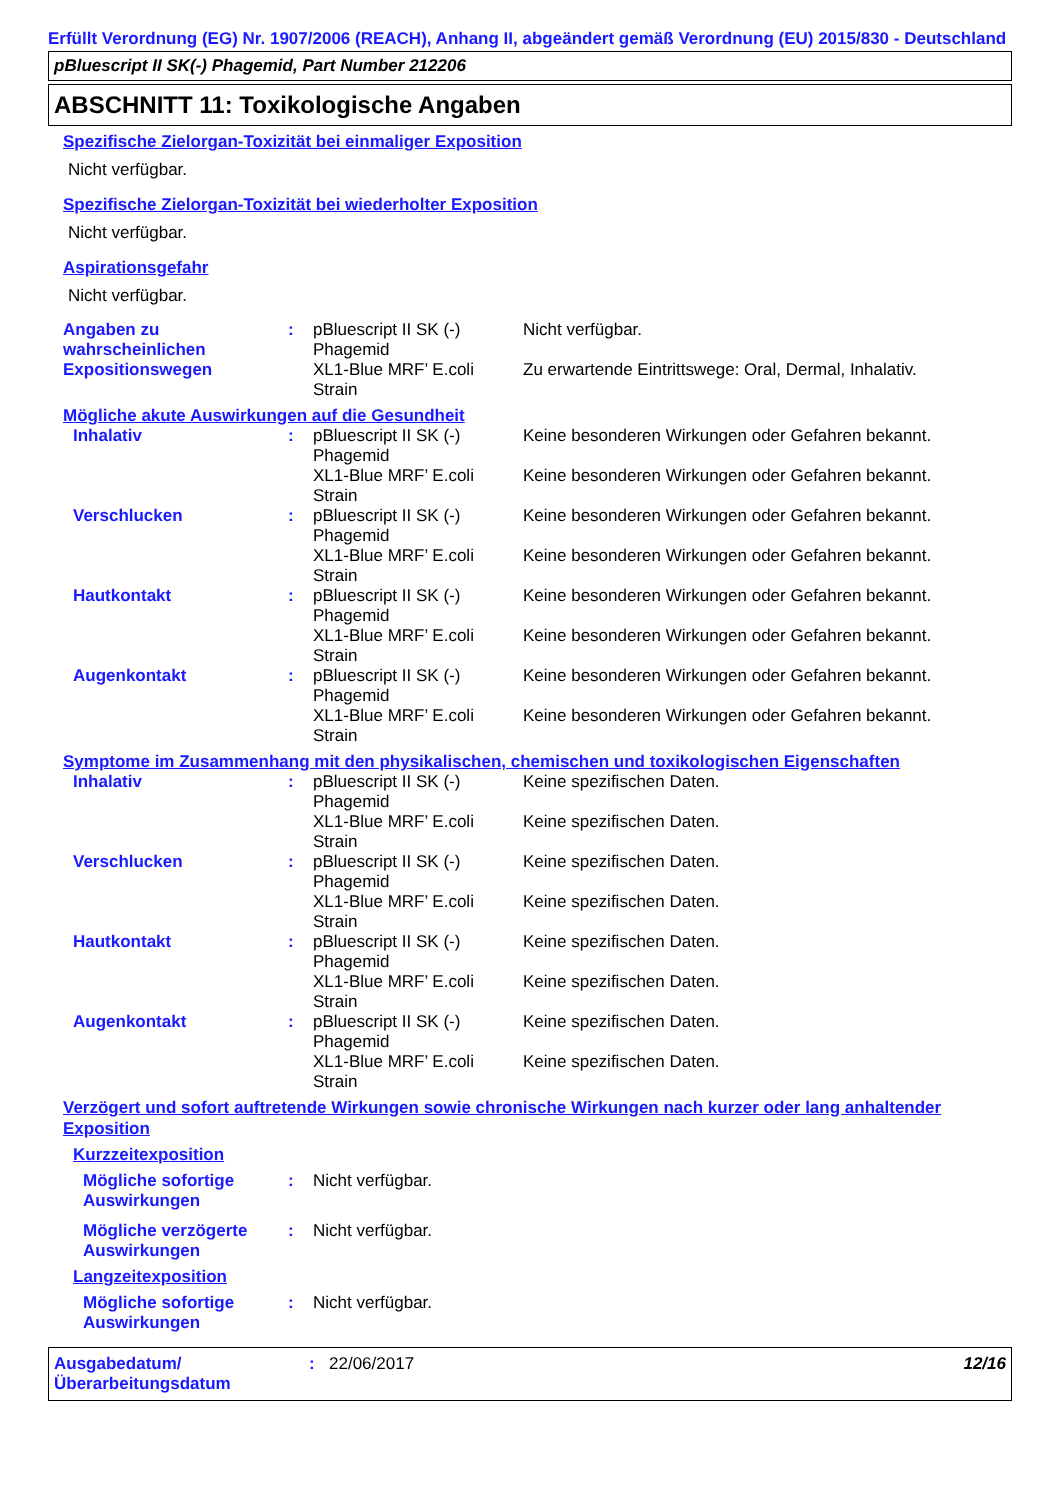Erfüllt Verordnung (EG) Nr. 1907/2006 (REACH), Anhang II, abgeändert gemäß Verordnung (EU) 2015/830 - Deutschland
pBluescript II SK(-) Phagemid, Part Number 212206
ABSCHNITT 11: Toxikologische Angaben
Spezifische Zielorgan-Toxizität bei einmaliger Exposition
Nicht verfügbar.
Spezifische Zielorgan-Toxizität bei wiederholter Exposition
Nicht verfügbar.
Aspirationsgefahr
Nicht verfügbar.
| Angaben zu wahrscheinlichen Expositionswegen | : | pBluescript II SK (-) Phagemid | Nicht verfügbar. |
| | | XL1-Blue MRF’ E.coli Strain | Zu erwartende Eintrittswege: Oral, Dermal, Inhalativ. |
Mögliche akute Auswirkungen auf die Gesundheit
| Inhalativ | : | pBluescript II SK (-) Phagemid | Keine besonderen Wirkungen oder Gefahren bekannt. |
| | | XL1-Blue MRF’ E.coli Strain | Keine besonderen Wirkungen oder Gefahren bekannt. |
| Verschlucken | : | pBluescript II SK (-) Phagemid | Keine besonderen Wirkungen oder Gefahren bekannt. |
| | | XL1-Blue MRF’ E.coli Strain | Keine besonderen Wirkungen oder Gefahren bekannt. |
| Hautkontakt | : | pBluescript II SK (-) Phagemid | Keine besonderen Wirkungen oder Gefahren bekannt. |
| | | XL1-Blue MRF’ E.coli Strain | Keine besonderen Wirkungen oder Gefahren bekannt. |
| Augenkontakt | : | pBluescript II SK (-) Phagemid | Keine besonderen Wirkungen oder Gefahren bekannt. |
| | | XL1-Blue MRF’ E.coli Strain | Keine besonderen Wirkungen oder Gefahren bekannt. |
Symptome im Zusammenhang mit den physikalischen, chemischen und toxikologischen Eigenschaften
| Inhalativ | : | pBluescript II SK (-) Phagemid | Keine spezifischen Daten. |
| | | XL1-Blue MRF’ E.coli Strain | Keine spezifischen Daten. |
| Verschlucken | : | pBluescript II SK (-) Phagemid | Keine spezifischen Daten. |
| | | XL1-Blue MRF’ E.coli Strain | Keine spezifischen Daten. |
| Hautkontakt | : | pBluescript II SK (-) Phagemid | Keine spezifischen Daten. |
| | | XL1-Blue MRF’ E.coli Strain | Keine spezifischen Daten. |
| Augenkontakt | : | pBluescript II SK (-) Phagemid | Keine spezifischen Daten. |
| | | XL1-Blue MRF’ E.coli Strain | Keine spezifischen Daten. |
Verzögert und sofort auftretende Wirkungen sowie chronische Wirkungen nach kurzer oder lang anhaltender Exposition
Kurzzeitexposition
| Mögliche sofortige Auswirkungen | : | Nicht verfügbar. |
| Mögliche verzögerte Auswirkungen | : | Nicht verfügbar. |
Langzeitexposition
| Mögliche sofortige Auswirkungen | : | Nicht verfügbar. |
Ausgabedatum/ Überarbeitungsdatum
: 22/06/2017 12/16